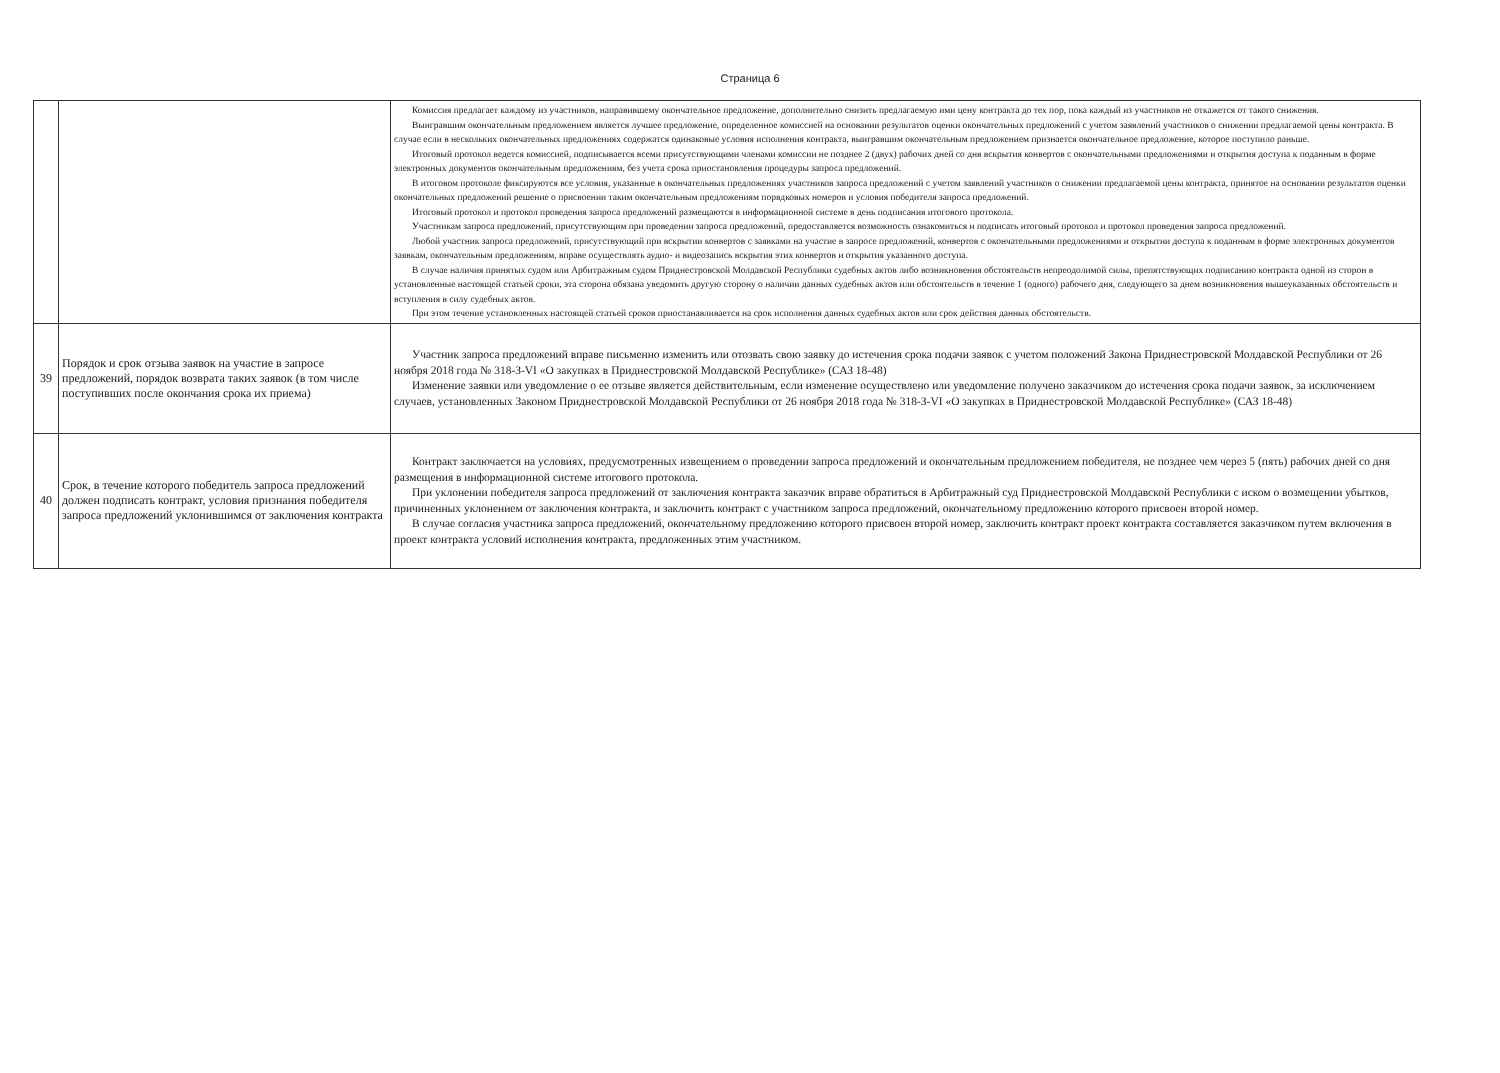Страница 6
| | | Комиссия предлагает каждому из участников, направившему окончательное предложение, дополнительно снизить предлагаемую ими цену контракта до тех пор, пока каждый из участников не откажется от такого снижения. Выигравшим окончательным предложением является лучшее предложение, определенное комиссией на основании результатов оценки окончательных предложений с учетом заявлений участников о снижении предлагаемой цены контракта. В случае если в нескольких окончательных предложениях содержатся одинаковые условия исполнения контракта, выигравшим окончательным предложением признается окончательное предложение, которое поступило раньше. Итоговый протокол ведется комиссией, подписывается всеми присутствующими членами комиссии не позднее 2 (двух) рабочих дней со дня вскрытия конвертов с окончательными предложениями и открытия доступа к поданным в форме электронных документов окончательным предложениям, без учета срока приостановления процедуры запроса предложений. В итоговом протоколе фиксируются все условия, указанные в окончательных предложениях участников запроса предложений с учетом заявлений участников о снижении предлагаемой цены контракта, принятое на основании результатов оценки окончательных предложений решение о присвоении таким окончательным предложениям порядковых номеров и условия победителя запроса предложений. Итоговый протокол и протокол проведения запроса предложений размещаются в информационной системе в день подписания итогового протокола. Участникам запроса предложений, присутствующим при проведении запроса предложений, предоставляется возможность ознакомиться и подписать итоговый протокол и протокол проведения запроса предложений. Любой участник запроса предложений, присутствующий при вскрытии конвертов с заявками на участие в запросе предложений, конвертов с окончательными предложениями и открытии доступа к поданным в форме электронных документов заявкам, окончательным предложениям, вправе осуществлять аудио- и видеозапись вскрытия этих конвертов и открытия указанного доступа. В случае наличия принятых судом или Арбитражным судом Приднестровской Молдавской Республики судебных актов либо возникновения обстоятельств непреодолимой силы, препятствующих подписанию контракта одной из сторон в установленные настоящей статьей сроки, эта сторона обязана уведомить другую сторону о наличии данных судебных актов или обстоятельств в течение 1 (одного) рабочего дня, следующего за днем возникновения вышеуказанных обстоятельств и вступления в силу судебных актов. При этом течение установленных настоящей статьей сроков приостанавливается на срок исполнения данных судебных актов или срок действия данных обстоятельств. |
| 39 | Порядок и срок отзыва заявок на участие в запросе предложений, порядок возврата таких заявок (в том числе поступивших после окончания срока их приема) | Участник запроса предложений вправе письменно изменить или отозвать свою заявку до истечения срока подачи заявок с учетом положений Закона Приднестровской Молдавской Республики от 26 ноября 2018 года № 318-З-VI «О закупках в Приднестровской Молдавской Республике» (САЗ 18-48) Изменение заявки или уведомление о ее отзыве является действительным, если изменение осуществлено или уведомление получено заказчиком до истечения срока подачи заявок, за исключением случаев, установленных Законом Приднестровской Молдавской Республики от 26 ноября 2018 года № 318-З-VI «О закупках в Приднестровской Молдавской Республике» (САЗ 18-48) |
| 40 | Срок, в течение которого победитель запроса предложений должен подписать контракт, условия признания победителя запроса предложений уклонившимся от заключения контракта | Контракт заключается на условиях, предусмотренных извещением о проведении запроса предложений и окончательным предложением победителя, не позднее чем через 5 (пять) рабочих дней со дня размещения в информационной системе итогового протокола. При уклонении победителя запроса предложений от заключения контракта заказчик вправе обратиться в Арбитражный суд Приднестровской Молдавской Республики с иском о возмещении убытков, причиненных уклонением от заключения контракта, и заключить контракт с участником запроса предложений, окончательному предложению которого присвоен второй номер. В случае согласия участника запроса предложений, окончательному предложению которого присвоен второй номер, заключить контракт проект контракта составляется заказчиком путем включения в проект контракта условий исполнения контракта, предложенных этим участником. |